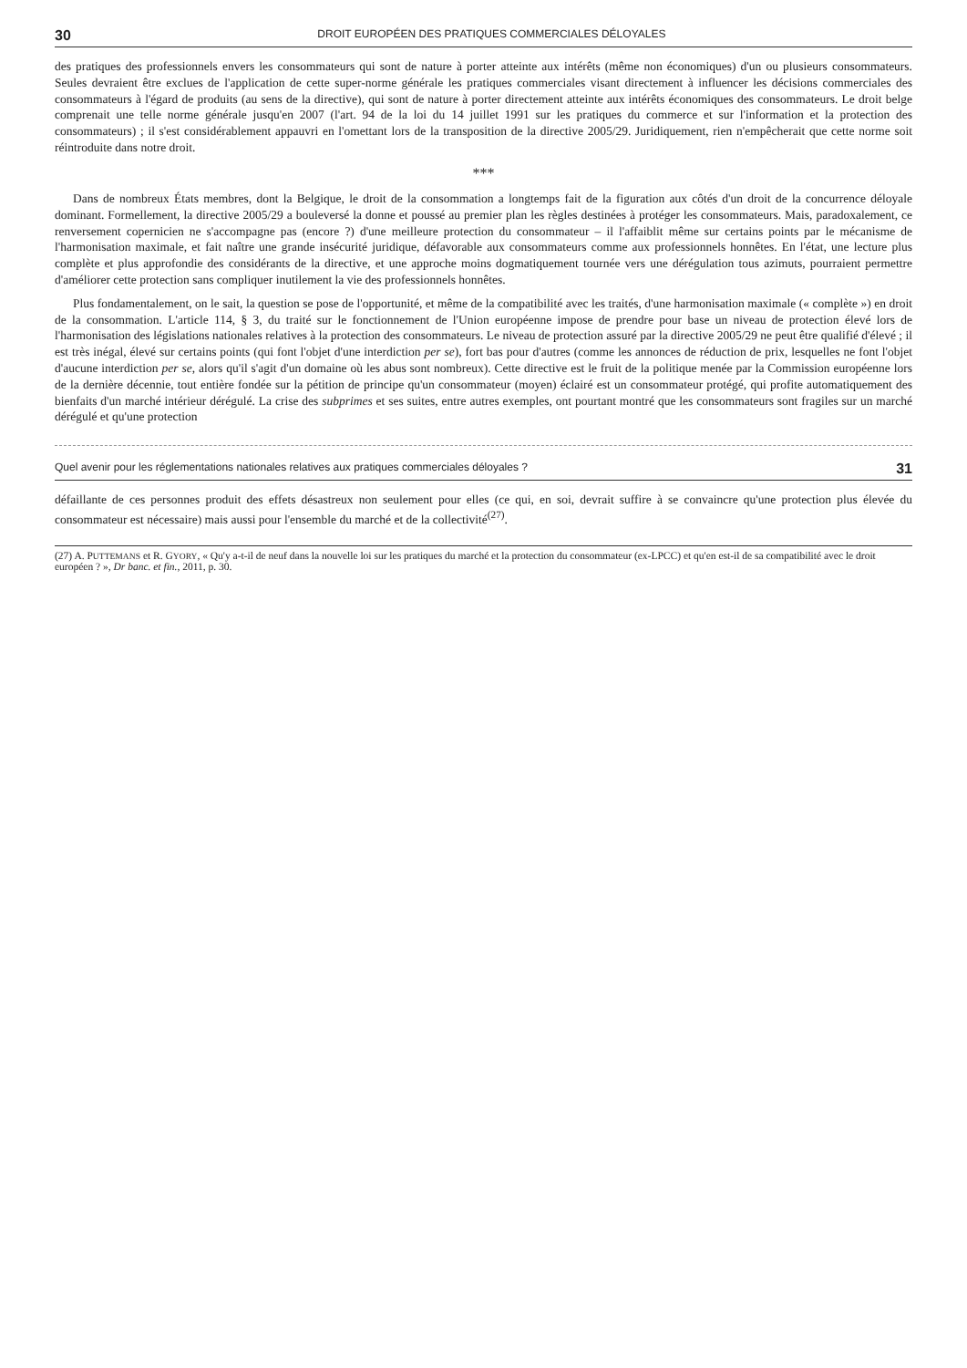30 DROIT EUROPÉEN DES PRATIQUES COMMERCIALES DÉLOYALES
des pratiques des professionnels envers les consommateurs qui sont de nature à porter atteinte aux intérêts (même non économiques) d'un ou plusieurs consommateurs. Seules devraient être exclues de l'application de cette super-norme générale les pratiques commerciales visant directement à influencer les décisions commerciales des consommateurs à l'égard de produits (au sens de la directive), qui sont de nature à porter directement atteinte aux intérêts économiques des consommateurs. Le droit belge comprenait une telle norme générale jusqu'en 2007 (l'art. 94 de la loi du 14 juillet 1991 sur les pratiques du commerce et sur l'information et la protection des consommateurs) ; il s'est considérablement appauvri en l'omettant lors de la transposition de la directive 2005/29. Juridiquement, rien n'empêcherait que cette norme soit réintroduite dans notre droit.
***
Dans de nombreux États membres, dont la Belgique, le droit de la consommation a longtemps fait de la figuration aux côtés d'un droit de la concurrence déloyale dominant. Formellement, la directive 2005/29 a bouleversé la donne et poussé au premier plan les règles destinées à protéger les consommateurs. Mais, paradoxalement, ce renversement copernicien ne s'accompagne pas (encore ?) d'une meilleure protection du consommateur – il l'affaiblit même sur certains points par le mécanisme de l'harmonisation maximale, et fait naître une grande insécurité juridique, défavorable aux consommateurs comme aux professionnels honnêtes. En l'état, une lecture plus complète et plus approfondie des considérants de la directive, et une approche moins dogmatiquement tournée vers une dérégulation tous azimuts, pourraient permettre d'améliorer cette protection sans compliquer inutilement la vie des professionnels honnêtes.
Plus fondamentalement, on le sait, la question se pose de l'opportunité, et même de la compatibilité avec les traités, d'une harmonisation maximale (« complète ») en droit de la consommation. L'article 114, § 3, du traité sur le fonctionnement de l'Union européenne impose de prendre pour base un niveau de protection élevé lors de l'harmonisation des législations nationales relatives à la protection des consommateurs. Le niveau de protection assuré par la directive 2005/29 ne peut être qualifié d'élevé ; il est très inégal, élevé sur certains points (qui font l'objet d'une interdiction per se), fort bas pour d'autres (comme les annonces de réduction de prix, lesquelles ne font l'objet d'aucune interdiction per se, alors qu'il s'agit d'un domaine où les abus sont nombreux). Cette directive est le fruit de la politique menée par la Commission européenne lors de la dernière décennie, tout entière fondée sur la pétition de principe qu'un consommateur (moyen) éclairé est un consommateur protégé, qui profite automatiquement des bienfaits d'un marché intérieur dérégulé. La crise des subprimes et ses suites, entre autres exemples, ont pourtant montré que les consommateurs sont fragiles sur un marché dérégulé et qu'une protection
Quel avenir pour les réglementations nationales relatives aux pratiques commerciales déloyales ? 31
défaillante de ces personnes produit des effets désastreux non seulement pour elles (ce qui, en soi, devrait suffire à se convaincre qu'une protection plus élevée du consommateur est nécessaire) mais aussi pour l'ensemble du marché et de la collectivité<sup>(27)</sup>.
(27) A. PUTTEMANS et R. GYORY, « Qu'y a-t-il de neuf dans la nouvelle loi sur les pratiques du marché et la protection du consommateur (ex-LPCC) et qu'en est-il de sa compatibilité avec le droit européen ? », Dr banc. et fin., 2011, p. 30.